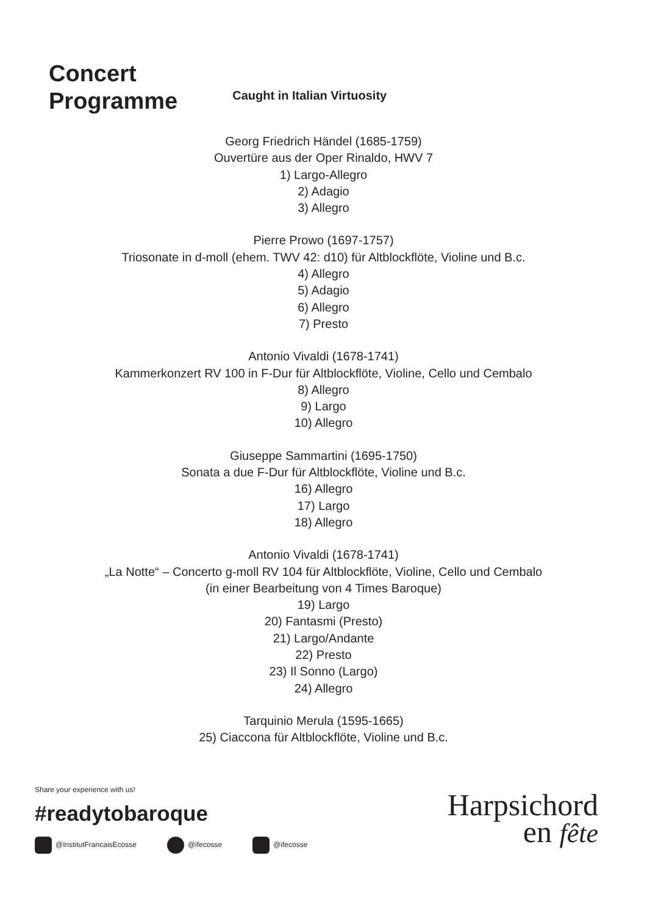Concert
Programme
Caught in Italian Virtuosity
Georg Friedrich Händel (1685-1759)
Ouvertüre aus der Oper Rinaldo, HWV 7
1) Largo-Allegro
2) Adagio
3) Allegro
Pierre Prowo (1697-1757)
Triosonate in d-moll (ehem. TWV 42: d10) für Altblockflöte, Violine und B.c.
4) Allegro
5) Adagio
6) Allegro
7) Presto
Antonio Vivaldi (1678-1741)
Kammerkonzert RV 100 in F-Dur für Altblockflöte, Violine, Cello und Cembalo
8) Allegro
9) Largo
10) Allegro
Giuseppe Sammartini (1695-1750)
Sonata a due F-Dur für Altblockflöte, Violine und B.c.
16) Allegro
17) Largo
18) Allegro
Antonio Vivaldi (1678-1741)
„La Notte“ – Concerto g-moll RV 104 für Altblockflöte, Violine, Cello und Cembalo
(in einer Bearbeitung von 4 Times Baroque)
19) Largo
20) Fantasmi (Presto)
21) Largo/Andante
22) Presto
23) Il Sonno (Largo)
24) Allegro
Tarquinio Merula (1595-1665)
25) Ciaccona für Altblockflöte, Violine und B.c.
Share your experience with us!
#readytobaroque
@InstitutFrancaisEcosse @ifecosse @ifecosse
Harpsichord
en fête